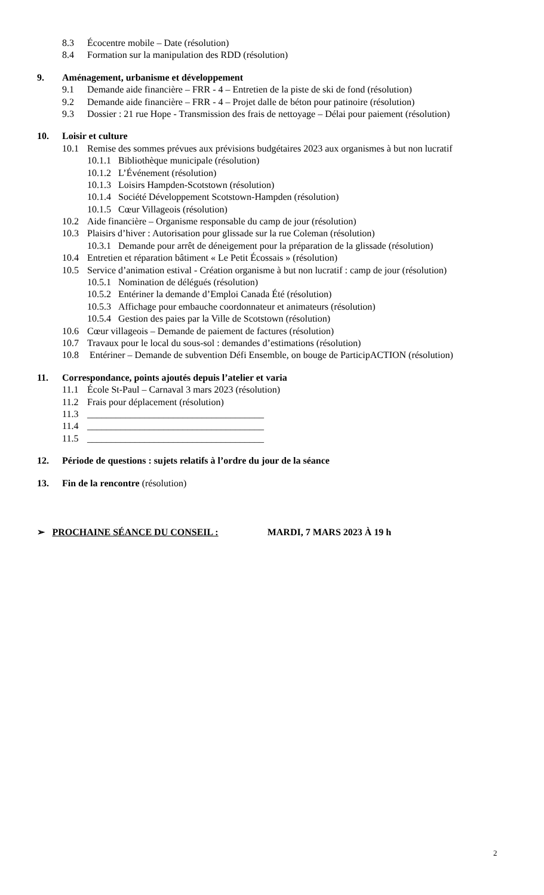8.3 Écocentre mobile – Date (résolution)
8.4 Formation sur la manipulation des RDD (résolution)
9. Aménagement, urbanisme et développement
9.1 Demande aide financière – FRR - 4 – Entretien de la piste de ski de fond (résolution)
9.2 Demande aide financière – FRR - 4 – Projet dalle de béton pour patinoire (résolution)
9.3 Dossier : 21 rue Hope - Transmission des frais de nettoyage – Délai pour paiement (résolution)
10. Loisir et culture
10.1 Remise des sommes prévues aux prévisions budgétaires 2023 aux organismes à but non lucratif
10.1.1 Bibliothèque municipale (résolution)
10.1.2 L’Événement (résolution)
10.1.3 Loisirs Hampden-Scotstown (résolution)
10.1.4 Société Développement Scotstown-Hampden (résolution)
10.1.5 Cœur Villageois (résolution)
10.2 Aide financière – Organisme responsable du camp de jour (résolution)
10.3 Plaisirs d’hiver : Autorisation pour glissade sur la rue Coleman (résolution)
10.3.1 Demande pour arrêt de déneigement pour la préparation de la glissade (résolution)
10.4 Entretien et réparation bâtiment « Le Petit Écossais » (résolution)
10.5 Service d’animation estival - Création organisme à but non lucratif : camp de jour (résolution)
10.5.1 Nomination de délégués (résolution)
10.5.2 Entériner la demande d’Emploi Canada Été (résolution)
10.5.3 Affichage pour embauche coordonnateur et animateurs (résolution)
10.5.4 Gestion des paies par la Ville de Scotstown (résolution)
10.6 Cœur villageois – Demande de paiement de factures (résolution)
10.7 Travaux pour le local du sous-sol : demandes d’estimations (résolution)
10.8 Entériner – Demande de subvention Défi Ensemble, on bouge de ParticipACTION (résolution)
11. Correspondance, points ajoutés depuis l’atelier et varia
11.1 École St-Paul – Carnaval 3 mars 2023 (résolution)
11.2 Frais pour déplacement (résolution)
11.3 _____________________________________
11.4 _____________________________________
11.5 _____________________________________
12. Période de questions : sujets relatifs à l’ordre du jour de la séance
13. Fin de la rencontre (résolution)
➢ PROCHAINE SÉANCE DU CONSEIL : MARDI, 7 MARS 2023 À 19 h
2